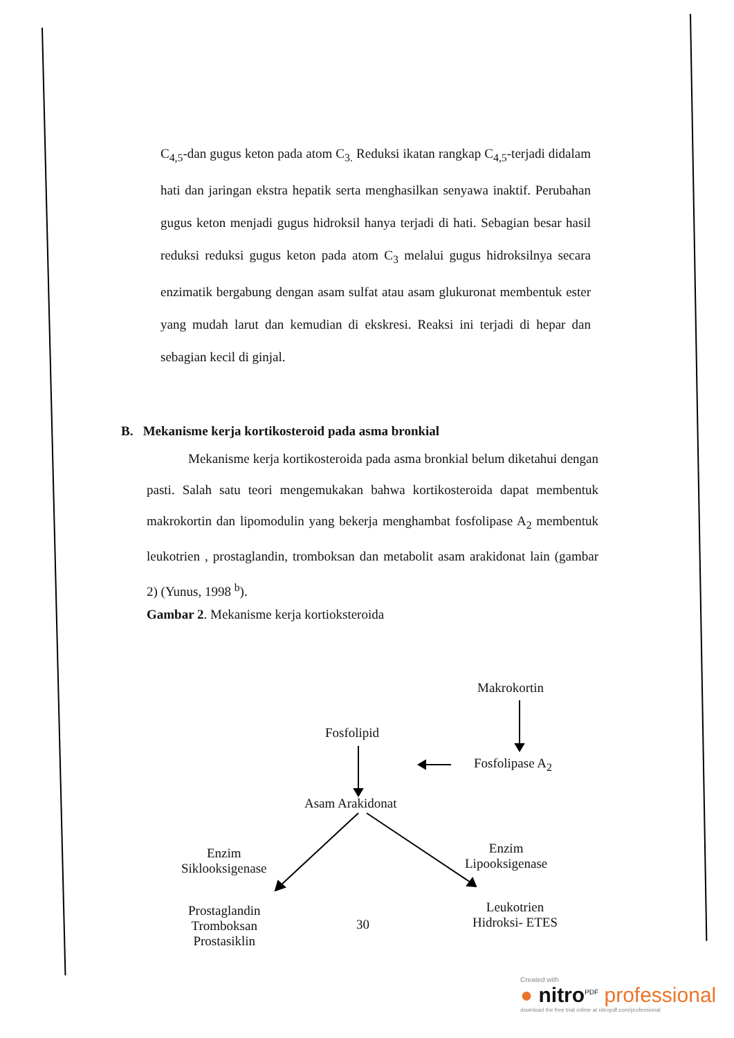C<sub>4,5</sub>-dan gugus keton pada atom C<sub>3.</sub> Reduksi ikatan rangkap C<sub>4,5</sub>-terjadi didalam hati dan jaringan ekstra hepatik serta menghasilkan senyawa inaktif. Perubahan gugus keton menjadi gugus hidroksil hanya terjadi di hati. Sebagian besar hasil reduksi reduksi gugus keton pada atom C<sub>3</sub> melalui gugus hidroksilnya secara enzimatik bergabung dengan asam sulfat atau asam glukuronat membentuk ester yang mudah larut dan kemudian di ekskresi. Reaksi ini terjadi di hepar dan sebagian kecil di ginjal.
B. Mekanisme kerja kortikosteroid pada asma bronkial
Mekanisme kerja kortikosteroida pada asma bronkial belum diketahui dengan pasti. Salah satu teori mengemukakan bahwa kortikosteroida dapat membentuk makrokortin dan lipomodulin yang bekerja menghambat fosfolipase A<sub>2</sub> membentuk leukotrien , prostaglandin, tromboksan dan metabolit asam arakidonat lain (gambar 2) (Yunus, 1998 <sup>b</sup>).
Gambar 2. Mekanisme kerja kortioksteroida
Makrokortin
Fosfolipid
Fosfolipase A<sub>2</sub>
Asam Arakidonat
Enzim
Siklooksigenase
Enzim
Lipooksigenase
Prostaglandin
Tromboksan
Prostasiklin
30
Leukotrien
Hidroksi- ETES
Created with
● nitro<sup>PDF</sup> professional
download the free trial online at nitropdf.com/professional